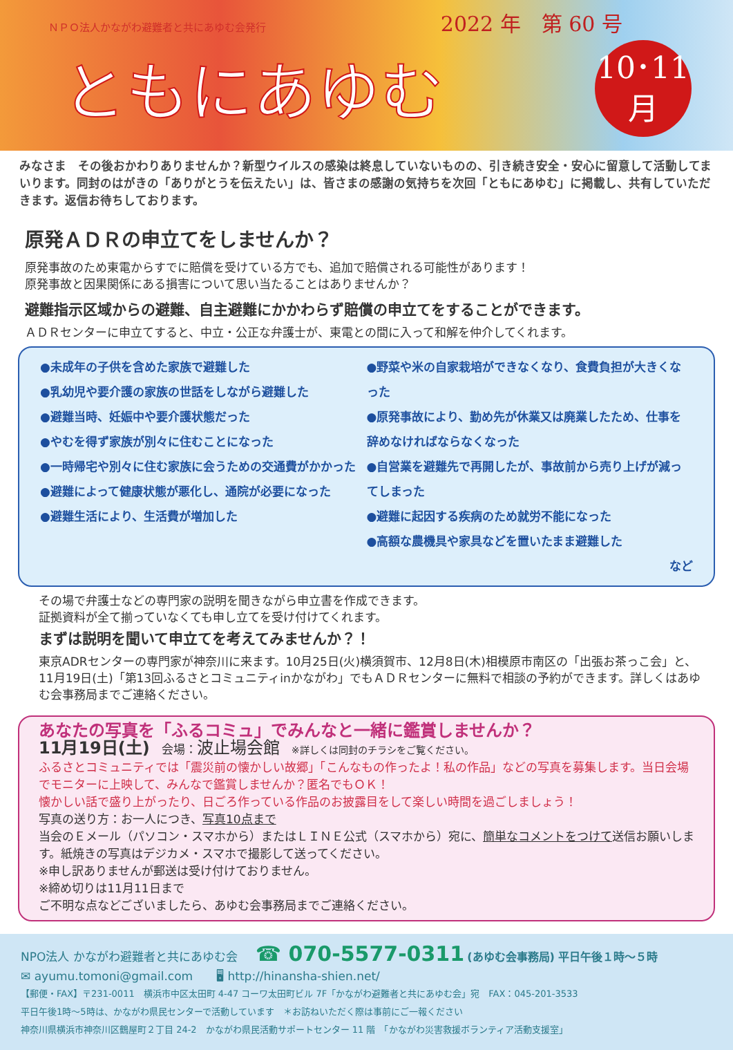ＮＰＯ法人かながわ避難者と共にあゆむ会発行 2022 年　第 60 号
ともにあゆむ
10･11
月
みなさま　その後おかわりありませんか？新型ウイルスの感染は終息していないものの、引き続き安全・安心に留意して活動してまいります。同封のはがきの「ありがとうを伝えたい」は、皆さまの感謝の気持ちを次回「ともにあゆむ」に掲載し、共有していただきます。返信お待ちしております。
原発ＡＤＲの申立てをしませんか？
原発事故のため東電からすでに賠償を受けている方でも、追加で賠償される可能性があります！
原発事故と因果関係にある損害について思い当たることはありませんか？
避難指示区域からの避難、自主避難にかかわらず賠償の申立てをすることができます。
ＡＤＲセンターに申立てすると、中立・公正な弁護士が、東電との間に入って和解を仲介してくれます。
●未成年の子供を含めた家族で避難した
●乳幼児や要介護の家族の世話をしながら避難した
●避難当時、妊娠中や要介護状態だった
●やむを得ず家族が別々に住むことになった
●一時帰宅や別々に住む家族に会うための交通費がかかった
●避難によって健康状態が悪化し、通院が必要になった
●避難生活により、生活費が増加した
●野菜や米の自家栽培ができなくなり、食費負担が大きくなった
●原発事故により、勤め先が休業又は廃業したため、仕事を辞めなければならなくなった
●自営業を避難先で再開したが、事故前から売り上げが減ってしまった
●避難に起因する疾病のため就労不能になった
●高額な農機具や家具などを置いたまま避難した
など
その場で弁護士などの専門家の説明を聞きながら申立書を作成できます。
証拠資料が全て揃っていなくても申し立てを受け付けてくれます。
まずは説明を聞いて申立てを考えてみませんか？！
東京ADRセンターの専門家が神奈川に来ます。10月25日(火)横須賀市、12月8日(木)相模原市南区の「出張お茶っこ会」と、11月19日(土)「第13回ふるさとコミュニティinかながわ」でもＡＤＲセンターに無料で相談の予約ができます。詳しくはあゆむ会事務局までご連絡ください。
あなたの写真を「ふるコミュ」でみんなと一緒に鑑賞しませんか？
11月19日(土)　会場：波止場会館　※詳しくは同封のチラシをご覧ください。
ふるさとコミュニティでは「震災前の懐かしい故郷」「こんなもの作ったよ！私の作品」などの写真を募集します。当日会場でモニターに上映して、みんなで鑑賞しませんか？匿名でもＯＫ！
懐かしい話で盛り上がったり、日ごろ作っている作品のお披露目をして楽しい時間を過ごしましょう！
写真の送り方：お一人につき、写真10点まで
当会のＥメール（パソコン・スマホから）またはＬＩＮＥ公式（スマホから）宛に、簡単なコメントをつけて送信お願いします。紙焼きの写真はデジカメ・スマホで撮影して送ってください。
※申し訳ありませんが郵送は受け付けておりません。
※締め切りは11月11日まで
ご不明な点などございましたら、あゆむ会事務局までご連絡ください。
NPO法人 かながわ避難者と共にあゆむ会　　☎ 070-5577-0311 (あゆむ会事務局) 平日午後１時～５時
✉ ayumu.tomoni@gmail.com　　🖥 http://hinansha-shien.net/
【郵便・FAX】〒231-0011　横浜市中区太田町 4-47 コーワ太田町ビル 7F「かながわ避難者と共にあゆむ会」宛　FAX：045-201-3533
平日午後1時～5時は、かながわ県民センターで活動しています　＊お訪ねいただく際は事前にご一報ください
神奈川県横浜市神奈川区鶴屋町２丁目 24-2　かながわ県民活動サポートセンター 11 階　「かながわ災害救援ボランティア活動支援室」